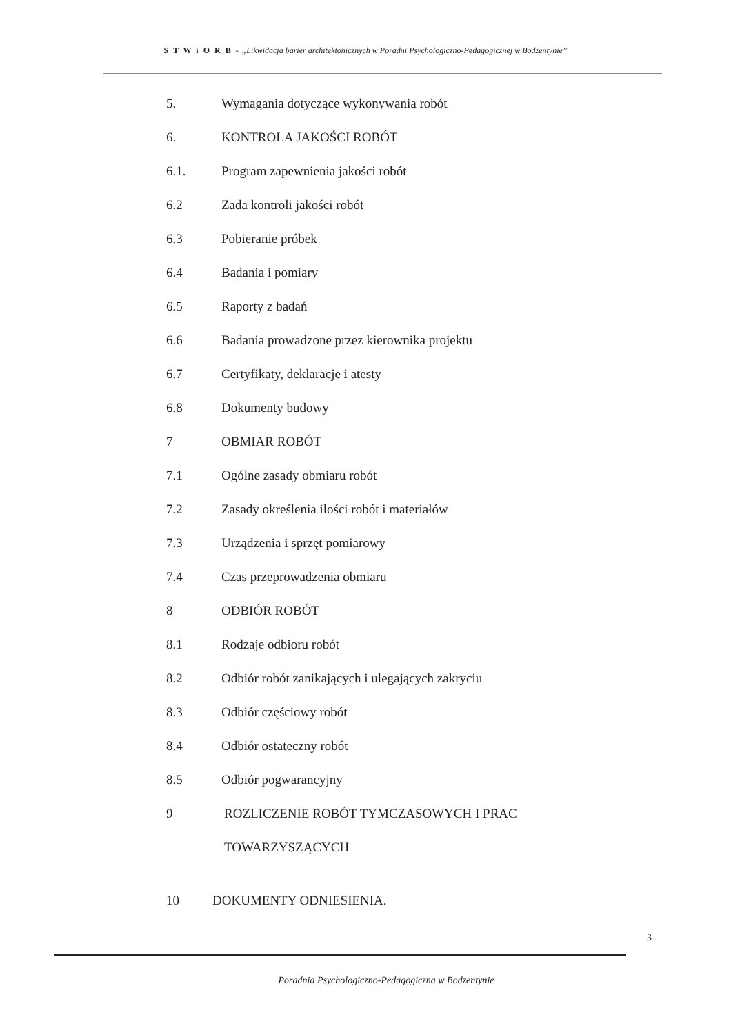S T W i O R B - „Likwidacja barier architektonicznych w Poradni Psychologiczno-Pedagogicznej w Bodzentynie”
5. Wymagania dotyczące wykonywania robót
6. KONTROLA JAKOŚCI ROBÓT
6.1. Program zapewnienia jakości robót
6.2 Zada kontroli jakości robót
6.3 Pobieranie próbek
6.4 Badania i pomiary
6.5 Raporty z badań
6.6 Badania prowadzone przez kierownika projektu
6.7 Certyfikaty, deklaracje i atesty
6.8 Dokumenty budowy
7 OBMIAR ROBÓT
7.1 Ogólne zasady obmiaru robót
7.2 Zasady określenia ilości robót i materiałów
7.3 Urządzenia i sprzęt pomiarowy
7.4 Czas przeprowadzenia obmiaru
8 ODBIÓR ROBÓT
8.1 Rodzaje odbioru robót
8.2 Odbiór robót zanikających i ulegających zakryciu
8.3 Odbiór częściowy robót
8.4 Odbiór ostateczny robót
8.5 Odbiór pogwarancyjny
9 ROZLICZENIE ROBÓT TYMCZASOWYCH I PRAC
TOWARZYSZĄCYCH
10 DOKUMENTY ODNIESIENIA.
3
Poradnia Psychologiczno-Pedagogiczna w Bodzentynie